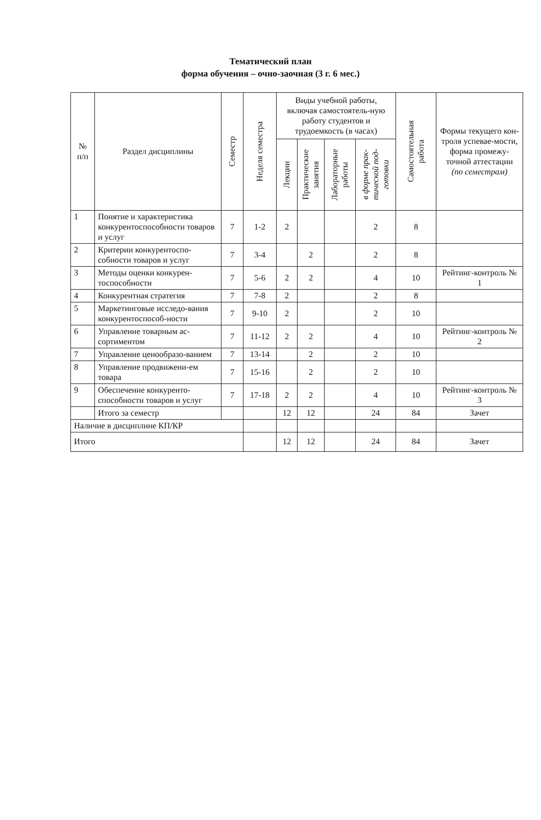Тематический план
форма обучения – очно-заочная (3 г. 6 мес.)
| № п/п | Раздел дисциплины | Семестр | Неделя семестра | Виды учебной работы, включая самостоятель-ную работу студентов и трудоемкость (в часах) | | | | Самостоятельная работа | Формы текущего кон-троля успевае-мости, форма промежу-точной аттестации (по семестрам) |
| --- | --- | --- | --- | --- | --- | --- | --- | --- | --- |
| | | | | Лекции | Практические занятия | Лабораторные работы | в форме прак- тической под- готовки | | |
| 1 | Понятие и характеристика конкурентоспособности товаров и услуг | 7 | 1-2 | 2 | | | 2 | 8 | |
| 2 | Критерии конкурентоспо-собности товаров и услуг | 7 | 3-4 | | 2 | | 2 | 8 | |
| 3 | Методы оценки конкурен-тоспособности | 7 | 5-6 | 2 | 2 | | 4 | 10 | Рейтинг-контроль № 1 |
| 4 | Конкурентная стратегия | 7 | 7-8 | 2 | | | 2 | 8 | |
| 5 | Маркетинговые исследо-вания конкурентоспособ-ности | 7 | 9-10 | 2 | | | 2 | 10 | |
| 6 | Управление товарным ас-сортиментом | 7 | 11-12 | 2 | 2 | | 4 | 10 | Рейтинг-контроль № 2 |
| 7 | Управление ценообразо-ванием | 7 | 13-14 | | 2 | | 2 | 10 | |
| 8 | Управление продвижени-ем товара | 7 | 15-16 | | 2 | | 2 | 10 | |
| 9 | Обеспечение конкуренто-способности товаров и услуг | 7 | 17-18 | 2 | 2 | | 4 | 10 | Рейтинг-контроль № 3 |
| | Итого за семестр | | | 12 | 12 | | 24 | 84 | Зачет |
| Наличие в дисциплине КП/КР | | | | | | | | | |
| Итого | | | | 12 | 12 | | 24 | 84 | Зачет |